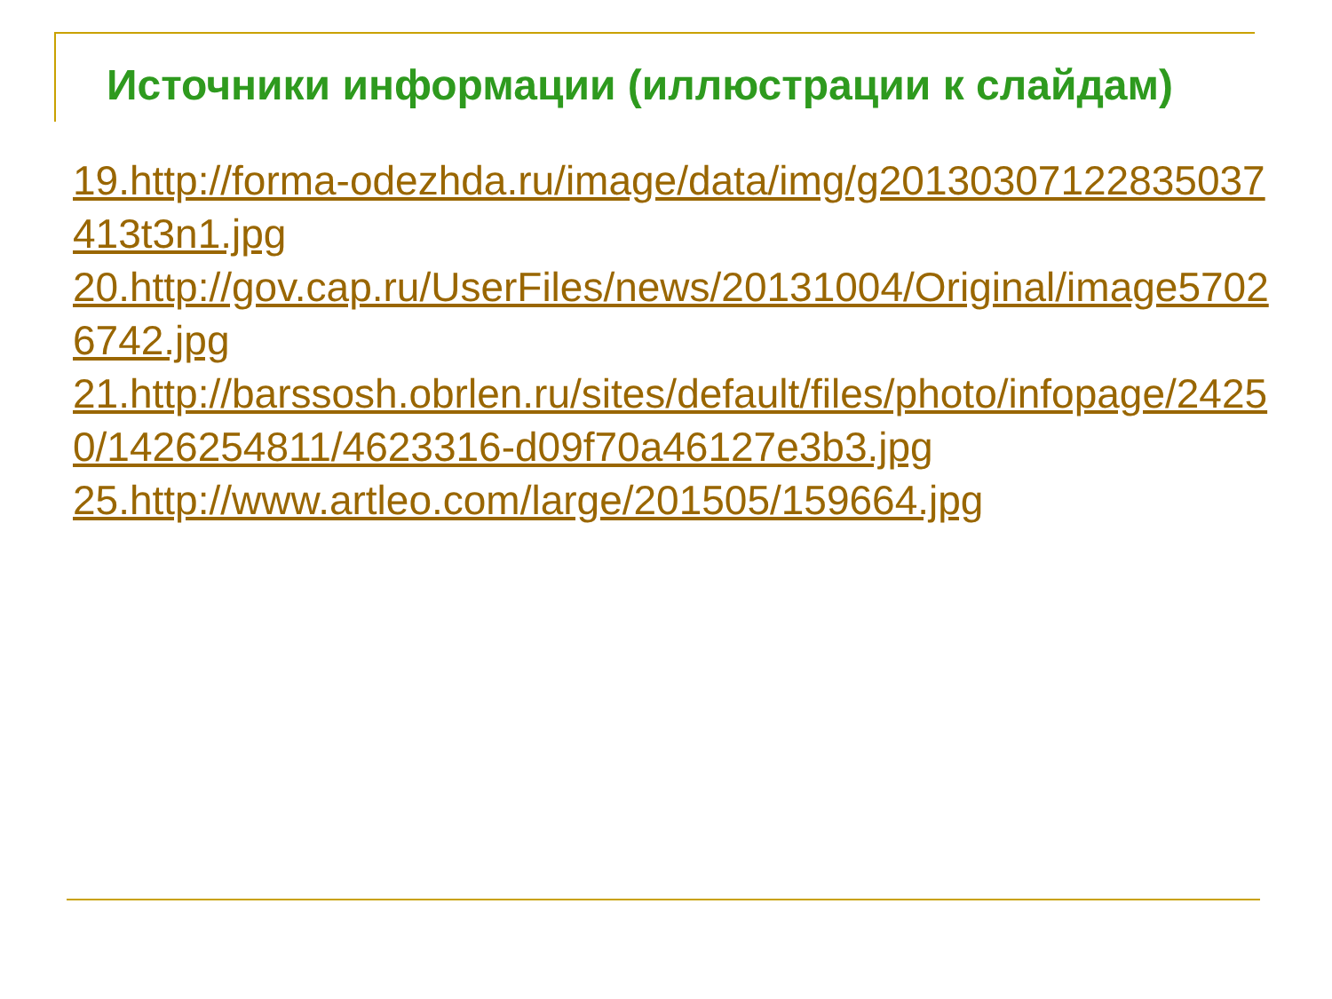Источники информации (иллюстрации к слайдам)
19.http://forma-odezhda.ru/image/data/img/g20130307122835037413t3n1.jpg
20.http://gov.cap.ru/UserFiles/news/20131004/Original/image57026742.jpg
21.http://barssosh.obrlen.ru/sites/default/files/photo/infopage/24250/1426254811/4623316-d09f70a46127e3b3.jpg
25.http://www.artleo.com/large/201505/159664.jpg